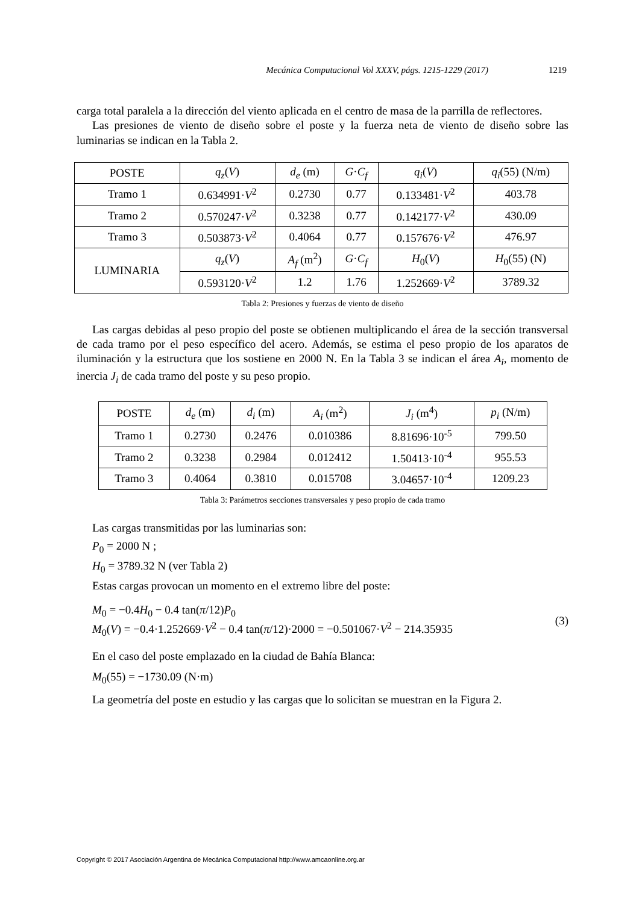Mecánica Computacional Vol XXXV, págs. 1215-1229 (2017) 1219
carga total paralela a la dirección del viento aplicada en el centro de masa de la parrilla de reflectores.
Las presiones de viento de diseño sobre el poste y la fuerza neta de viento de diseño sobre las luminarias se indican en la Tabla 2.
| POSTE | q<sub>z</sub> ( V ) | d<sub>e</sub> (m) | G · C<sub>f</sub> | q<sub>i</sub> ( V ) | q<sub>i</sub> (55) (N/m) |
| Tramo 1 | 0.634991· V<sup>2</sup> | 0.2730 | 0.77 | 0.133481· V<sup>2</sup> | 403.78 |
| Tramo 2 | 0.570247· V<sup>2</sup> | 0.3238 | 0.77 | 0.142177· V<sup>2</sup> | 430.09 |
| Tramo 3 | 0.503873· V<sup>2</sup> | 0.4064 | 0.77 | 0.157676· V<sup>2</sup> | 476.97 |
| LUMINARIA | q<sub>z</sub> ( V ) | A<sub>f</sub> (m<sup>2</sup>) | G · C<sub>f</sub> | H<sub>0</sub>( V ) | H<sub>0</sub>(55) (N) |
| | 0.593120· V<sup>2</sup> | 1.2 | 1.76 | 1.252669· V<sup>2</sup> | 3789.32 |
Tabla 2: Presiones y fuerzas de viento de diseño
Las cargas debidas al peso propio del poste se obtienen multiplicando el área de la sección transversal de cada tramo por el peso específico del acero. Además, se estima el peso propio de los aparatos de iluminación y la estructura que los sostiene en 2000 N. En la Tabla 3 se indican el área A<sub>i</sub>, momento de inercia J<sub>i</sub> de cada tramo del poste y su peso propio.
| POSTE | d<sub>e</sub> (m) | d<sub>i</sub> (m) | A<sub>i</sub> (m<sup>2</sup>) | J<sub>i</sub> (m<sup>4</sup>) | p<sub>i</sub> (N/m) |
| Tramo 1 | 0.2730 | 0.2476 | 0.010386 | 8.81696·10<sup>-5</sup> | 799.50 |
| Tramo 2 | 0.3238 | 0.2984 | 0.012412 | 1.50413·10<sup>-4</sup> | 955.53 |
| Tramo 3 | 0.4064 | 0.3810 | 0.015708 | 3.04657·10<sup>-4</sup> | 1209.23 |
Tabla 3: Parámetros secciones transversales y peso propio de cada tramo
Las cargas transmitidas por las luminarias son:
P<sub>0</sub> = 2000 N ;
H<sub>0</sub> = 3789.32 N (ver Tabla 2)
Estas cargas provocan un momento en el extremo libre del poste:
M<sub>0</sub> = −0.4H<sub>0</sub> − 0.4 tan(π/12)P<sub>0</sub>
M<sub>0</sub>(V) = −0.4·1.252669·V<sup>2</sup> − 0.4 tan(π/12)·2000 = −0.501067·V<sup>2</sup> − 214.35935
(3)
En el caso del poste emplazado en la ciudad de Bahía Blanca:
M<sub>0</sub>(55) = −1730.09 (N·m)
La geometría del poste en estudio y las cargas que lo solicitan se muestran en la Figura 2.
Copyright © 2017 Asociación Argentina de Mecánica Computacional http://www.amcaonline.org.ar